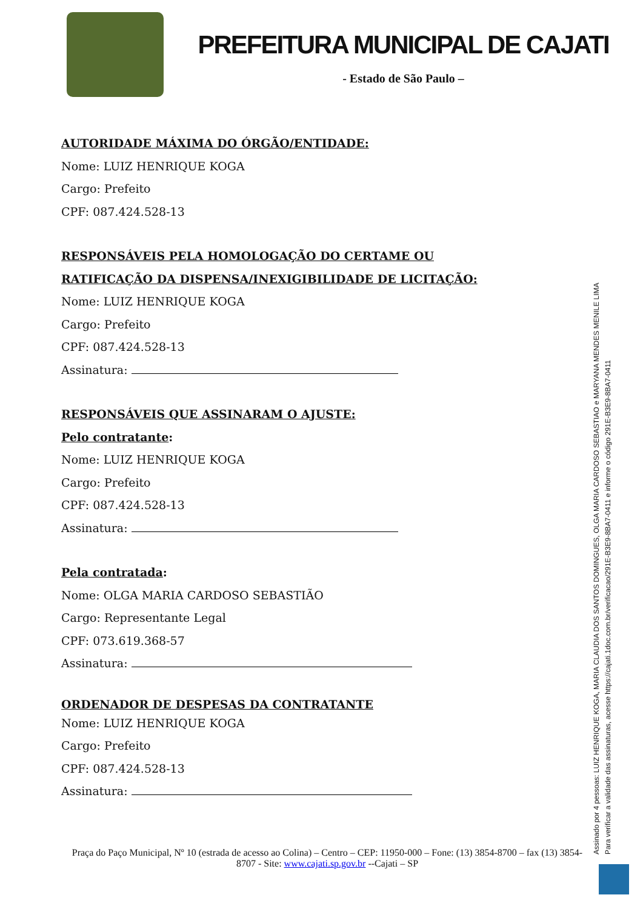PREFEITURA MUNICIPAL DE CAJATI
- Estado de São Paulo –
AUTORIDADE MÁXIMA DO ÓRGÃO/ENTIDADE:
Nome: LUIZ HENRIQUE KOGA
Cargo: Prefeito
CPF: 087.424.528-13
RESPONSÁVEIS PELA HOMOLOGAÇÃO DO CERTAME OU RATIFICAÇÃO DA DISPENSA/INEXIGIBILIDADE DE LICITAÇÃO:
Nome: LUIZ HENRIQUE KOGA
Cargo: Prefeito
CPF: 087.424.528-13
Assinatura:
RESPONSÁVEIS QUE ASSINARAM O AJUSTE:
Pelo contratante:
Nome: LUIZ HENRIQUE KOGA
Cargo: Prefeito
CPF: 087.424.528-13
Assinatura:
Pela contratada:
Nome: OLGA MARIA CARDOSO SEBASTIÃO
Cargo: Representante Legal
CPF: 073.619.368-57
Assinatura:
ORDENADOR DE DESPESAS DA CONTRATANTE
Nome: LUIZ HENRIQUE KOGA
Cargo: Prefeito
CPF: 087.424.528-13
Assinatura:
Praça do Paço Municipal, Nº 10 (estrada de acesso ao Colina) – Centro – CEP: 11950-000 – Fone: (13) 3854-8700 – fax (13) 3854-8707 - Site: www.cajati.sp.gov.br --Cajati – SP
Assinado por 4 pessoas: LUIZ HENRIQUE KOGA, MARIA CLAUDIA DOS SANTOS DOMINGUES, OLGA MARIA CARDOSO SEBASTIAO e MARYANA MENDES MENILE LIMA
Para verificar a validade das assinaturas, acesse https://cajati.1doc.com.br/verificacao/291E-B3E9-8BA7-0411 e informe o código 291E-B3E9-8BA7-0411